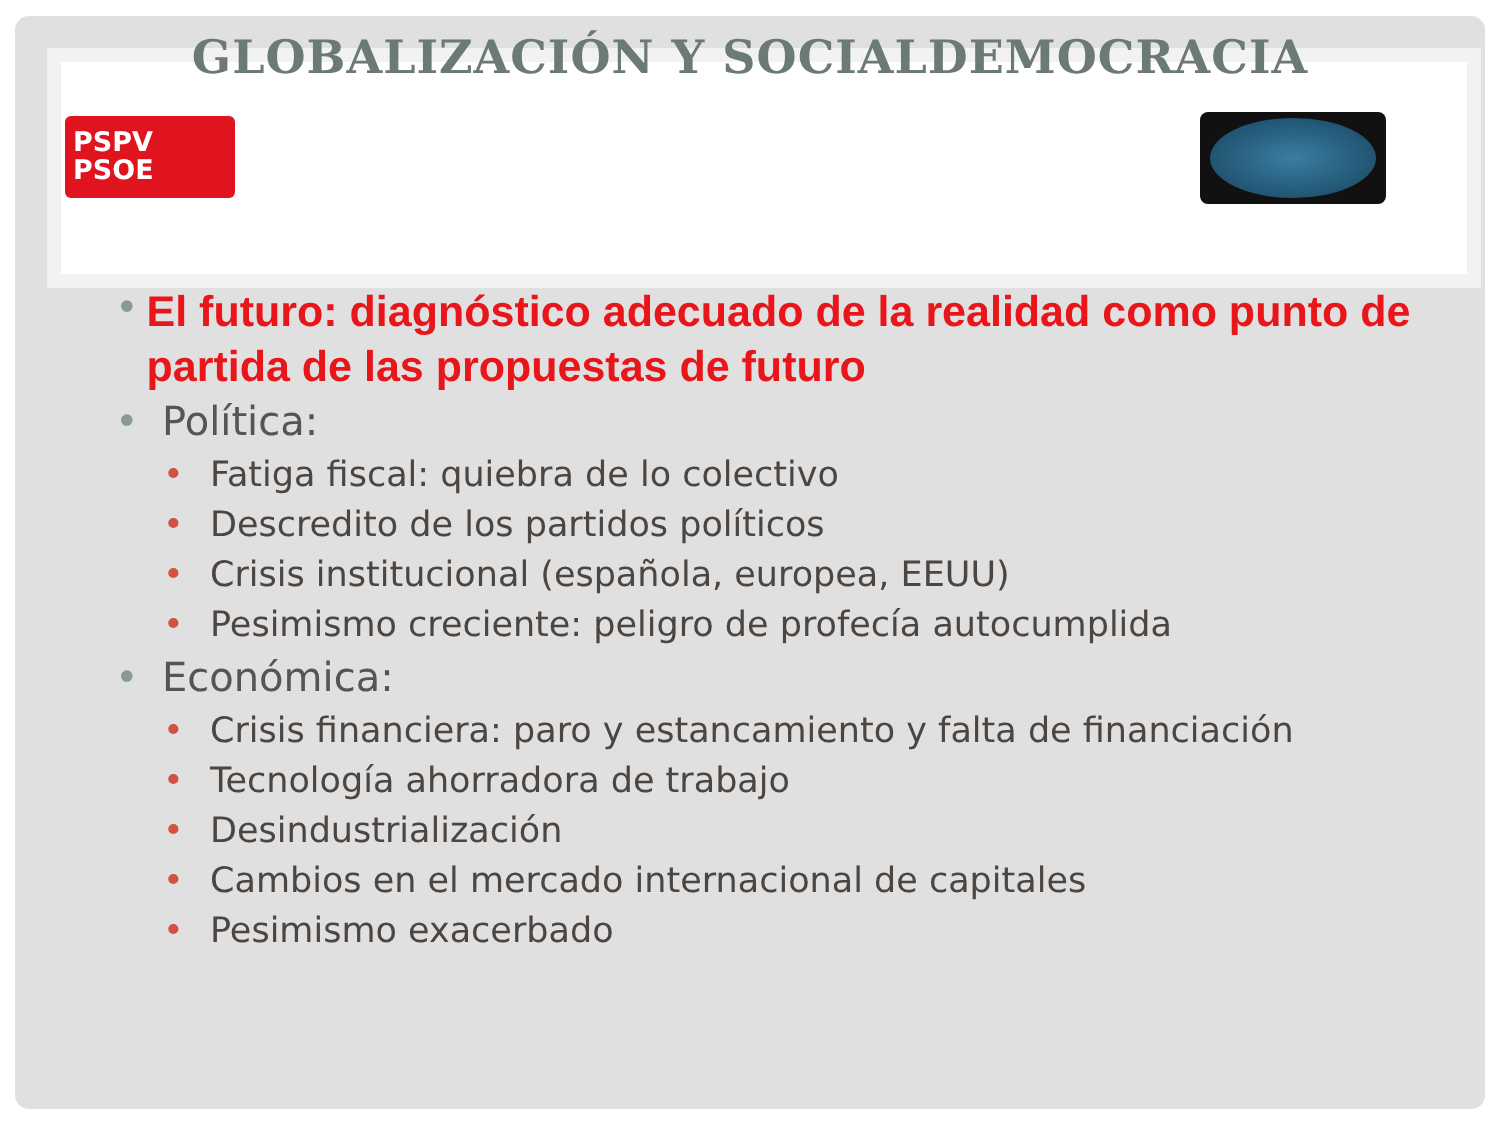GLOBALIZACIÓN Y SOCIALDEMOCRACIA
PSPV
PSOE
• El futuro: diagnóstico adecuado de la realidad como punto de partida de las propuestas de futuro
• Política:
• Fatiga fiscal: quiebra de lo colectivo
• Descredito de los partidos políticos
• Crisis institucional (española, europea, EEUU)
• Pesimismo creciente: peligro de profecía autocumplida
• Económica:
• Crisis financiera: paro y estancamiento y falta de financiación
• Tecnología ahorradora de trabajo
• Desindustrialización
• Cambios en el mercado internacional de capitales
• Pesimismo exacerbado